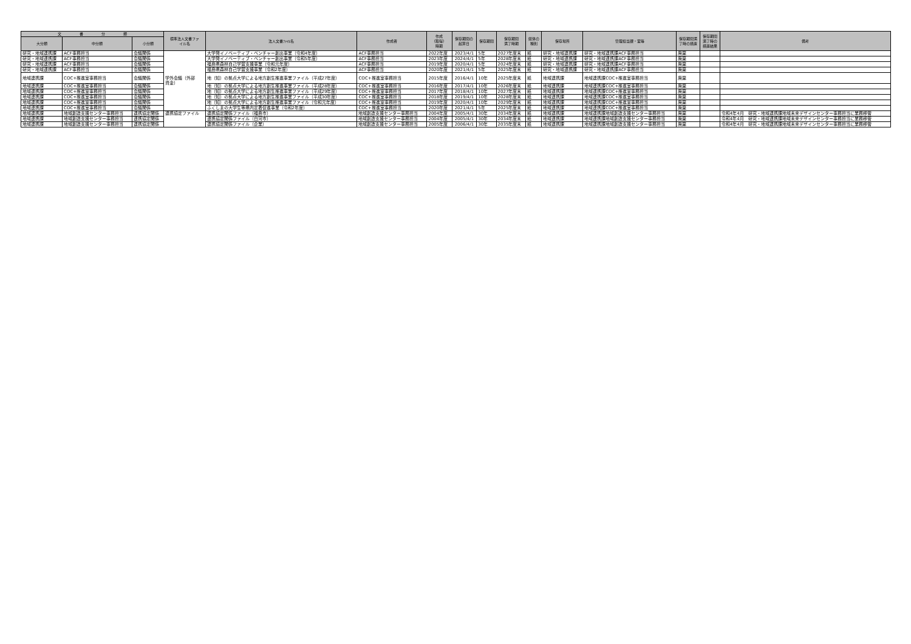| 文 書 分 類 | | | 標準法人文書ファ イル名 | 法人文書ﾌｧｲﾙ名 | 作成者 | 作成 （取得） 時期 | 保存期間の 起算日 | 保存期間 | 保存期間 満了時期 | 媒体の 種別 | 保存場所 | 管理担当課・室等 | 保存期間満 了時の措置 | 保存期間 満了時の 措置結果 | 備考 |
| --- | --- | --- | --- | --- | --- | --- | --- | --- | --- | --- | --- | --- | --- | --- | --- |
| 大分類 | 中分類 | 小分類 | | | | | | | | | | | | | |
| 研究・地域連携課 | ACF事務担当 | 会議関係 | 学外会議（外部 資金） | 大学発イノベーティブ・ベンチャー創出事業（令和4年度） | ACF事務担当 | 2022年度 | 2023/4/1 | 5年 | 2027年度末 | 紙 | 研究・地域連携課 | 研究・地域連携課ACF事務担当 | 廃棄 | | |
| 研究・地域連携課 | ACF事務担当 | 会議関係 | | 大学発イノベーティブ・ベンチャー創出事業（令和5年度） | ACF事務担当 | 2023年度 | 2024/4/1 | 5年 | 2028年度末 | 紙 | 研究・地域連携課 | 研究・地域連携課ACF事務担当 | 廃棄 | | |
| 研究・地域連携課 | ACF事務担当 | 会議関係 | | 福島県森林自己学習支援事業（令和元年度） | ACF事務担当 | 2019年度 | 2020/4/1 | 5年 | 2024年度末 | 紙 | 研究・地域連携課 | 研究・地域連携課ACF事務担当 | 廃棄 | | |
| 研究・地域連携課 | ACF事務担当 | 会議関係 | | 福島県森林自己学習支援事業（令和2年度） | ACF事務担当 | 2020年度 | 2021/4/1 | 5年 | 2025年度末 | 紙 | 研究・地域連携課 | 研究・地域連携課ACF事務担当 | 廃棄 | | |
| 地域連携課 | COC+推進室事務担当 | 会議関係 | | 地（知）の拠点大学による地方創生推進事業ファイル（平成27年度） | COC+推進室事務担当 | 2015年度 | 2016/4/1 | 10年 | 2025年度末 | 紙 | 地域連携課 | 地域連携課COC+推進室事務担当 | 廃棄 | | |
| 地域連携課 | COC+推進室事務担当 | 会議関係 | | 地（知）の拠点大学による地方創生推進事業ファイル（平成28年度） | COC+推進室事務担当 | 2016年度 | 2017/4/1 | 10年 | 2026年度末 | 紙 | 地域連携課 | 地域連携課COC+推進室事務担当 | 廃棄 | | |
| 地域連携課 | COC+推進室事務担当 | 会議関係 | | 地（知）の拠点大学による地方創生推進事業ファイル（平成29年度） | COC+推進室事務担当 | 2017年度 | 2018/4/1 | 10年 | 2027年度末 | 紙 | 地域連携課 | 地域連携課COC+推進室事務担当 | 廃棄 | | |
| 地域連携課 | COC+推進室事務担当 | 会議関係 | | 地（知）の拠点大学による地方創生推進事業ファイル（平成30年度） | COC+推進室事務担当 | 2018年度 | 2019/4/1 | 10年 | 2028年度末 | 紙 | 地域連携課 | 地域連携課COC+推進室事務担当 | 廃棄 | | |
| 地域連携課 | COC+推進室事務担当 | 会議関係 | | 地（知）の拠点大学による地方創生推進事業ファイル（令和元年度） | COC+推進室事務担当 | 2019年度 | 2020/4/1 | 10年 | 2029年度末 | 紙 | 地域連携課 | 地域連携課COC+推進室事務担当 | 廃棄 | | |
| 地域連携課 | COC+推進室事務担当 | 会議関係 | | ふくしまの大学生等県内定着促進事業（令和2年度） | COC+推進室事務担当 | 2020年度 | 2021/4/1 | 5年 | 2025年度末 | 紙 | 地域連携課 | 地域連携課COC+推進室事務担当 | 廃棄 | | |
| 地域連携課 | 地域創造支援センター事務担当 | 連携協定関係 | 連携協定ファイル | 連携協定関係ファイル（福島市） | 地域創造支援センター事務担当 | 2004年度 | 2005/4/1 | 30年 | 2034年度末 | 紙 | 地域連携課 | 地域連携課地域創造支援センター事務担当 | 廃棄 | | 令和4年4月 研究・地域連携課地域未来デザインセンター事務担当に業務移管 |
| 地域連携課 | 地域創造支援センター事務担当 | 連携協定関係 | | 連携協定関係ファイル（白河市） | 地域創造支援センター事務担当 | 2004年度 | 2005/4/1 | 30年 | 2034年度末 | 紙 | 地域連携課 | 地域連携課地域創造支援センター事務担当 | 廃棄 | | 令和4年4月 研究・地域連携課地域未来デザインセンター事務担当に業務移管 |
| 地域連携課 | 地域創造支援センター事務担当 | 連携協定関係 | | 連携協定関係ファイル（企業） | 地域創造支援センター事務担当 | 2005年度 | 2006/4/1 | 30年 | 2035年度末 | 紙 | 地域連携課 | 地域連携課地域創造支援センター事務担当 | 廃棄 | | 令和4年4月 研究・地域連携課地域未来デザインセンター事務担当に業務移管 |